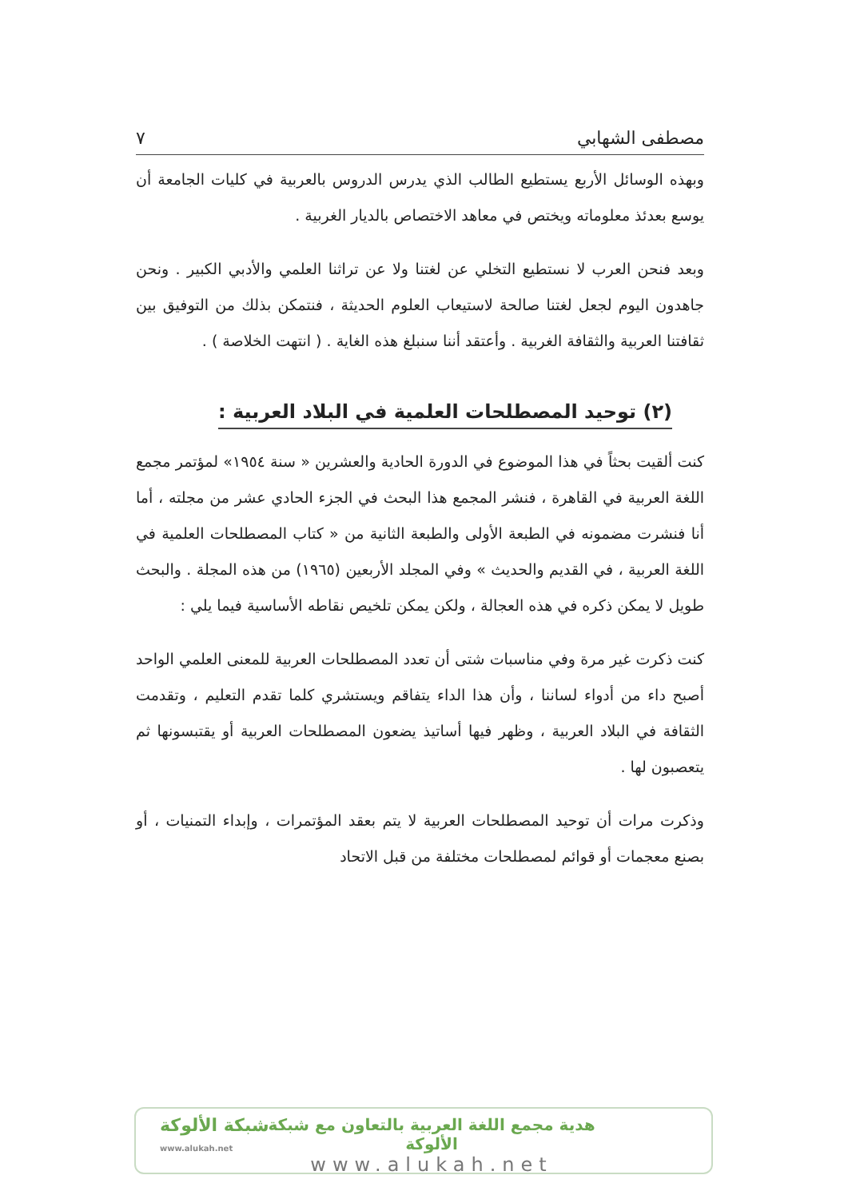مصطفى الشهابي ٧
وبهذه الوسائل الأربع يستطيع الطالب الذي يدرس الدروس بالعربية في كليات الجامعة أن يوسع بعدئذ معلوماته ويختص في معاهد الاختصاص بالديار الغربية .
وبعد فنحن العرب لا نستطيع التخلي عن لغتنا ولا عن تراثنا العلمي والأدبي الكبير . ونحن جاهدون اليوم لجعل لغتنا صالحة لاستيعاب العلوم الحديثة ، فنتمكن بذلك من التوفيق بين ثقافتنا العربية والثقافة الغربية . وأعتقد أننا سنبلغ هذه الغاية . ( انتهت الخلاصة ) .
(٢) توحيد المصطلحات العلمية في البلاد العربية :
كنت ألقيت بحثاً في هذا الموضوع في الدورة الحادية والعشرين « سنة ١٩٥٤» لمؤتمر مجمع اللغة العربية في القاهرة ، فنشر المجمع هذا البحث في الجزء الحادي عشر من مجلته ، أما أنا فنشرت مضمونه في الطبعة الأولى والطبعة الثانية من « كتاب المصطلحات العلمية في اللغة العربية ، في القديم والحديث » وفي المجلد الأربعين (١٩٦٥) من هذه المجلة . والبحث طويل لا يمكن ذكره في هذه العجالة ، ولكن يمكن تلخيص نقاطه الأساسية فيما يلي :
كنت ذكرت غير مرة وفي مناسبات شتى أن تعدد المصطلحات العربية للمعنى العلمي الواحد أصبح داء من أدواء لساننا ، وأن هذا الداء يتفاقم ويستشري كلما تقدم التعليم ، وتقدمت الثقافة في البلاد العربية ، وظهر فيها أساتيذ يضعون المصطلحات العربية أو يقتبسونها ثم يتعصبون لها .
وذكرت مرات أن توحيد المصطلحات العربية لا يتم بعقد المؤتمرات ، وإبداء التمنيات ، أو بصنع معجمات أو قوائم لمصطلحات مختلفة من قبل الاتحاد
شبكة الألوكة
www.alukah.net
هدية مجمع اللغة العربية بالتعاون مع شبكة الألوكة
www.alukah.net